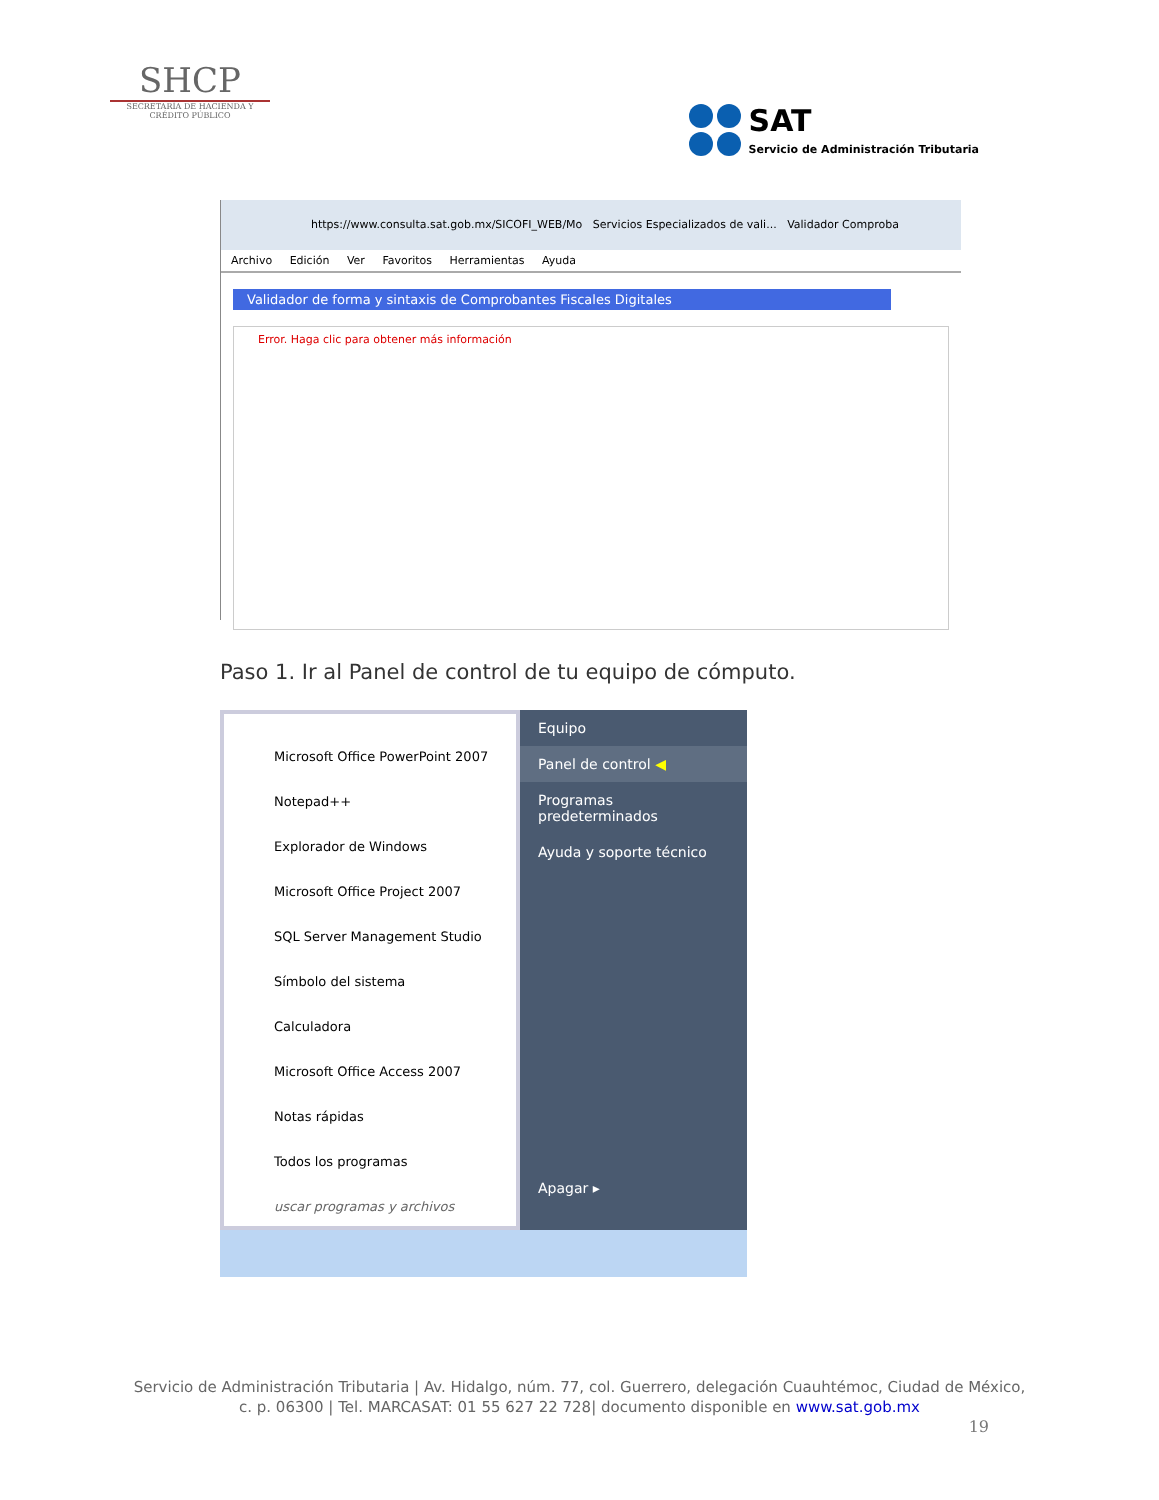SHCP
SECRETARÍA DE HACIENDA Y CRÉDITO PÚBLICO
SAT
Servicio de Administración Tributaria
https://www.consulta.sat.gob.mx/SICOFI_WEB/Mo Servicios Especializados de vali... Validador Comproba
Archivo Edición Ver Favoritos Herramientas Ayuda
Validador de forma y sintaxis de Comprobantes Fiscales Digitales
Error. Haga clic para obtener más información
Paso 1. Ir al Panel de control de tu equipo de cómputo.
Microsoft Office PowerPoint 2007
Notepad++
Explorador de Windows
Microsoft Office Project 2007
SQL Server Management Studio
Símbolo del sistema
Calculadora
Microsoft Office Access 2007
Notas rápidas
Todos los programas
uscar programas y archivos
Equipo
Panel de control ◀
Programas predeterminados
Ayuda y soporte técnico
Apagar ▸
Servicio de Administración Tributaria | Av. Hidalgo, núm. 77, col. Guerrero, delegación Cuauhtémoc, Ciudad de México,
c. p. 06300 | Tel. MARCASAT: 01 55 627 22 728| documento disponible en www.sat.gob.mx
19